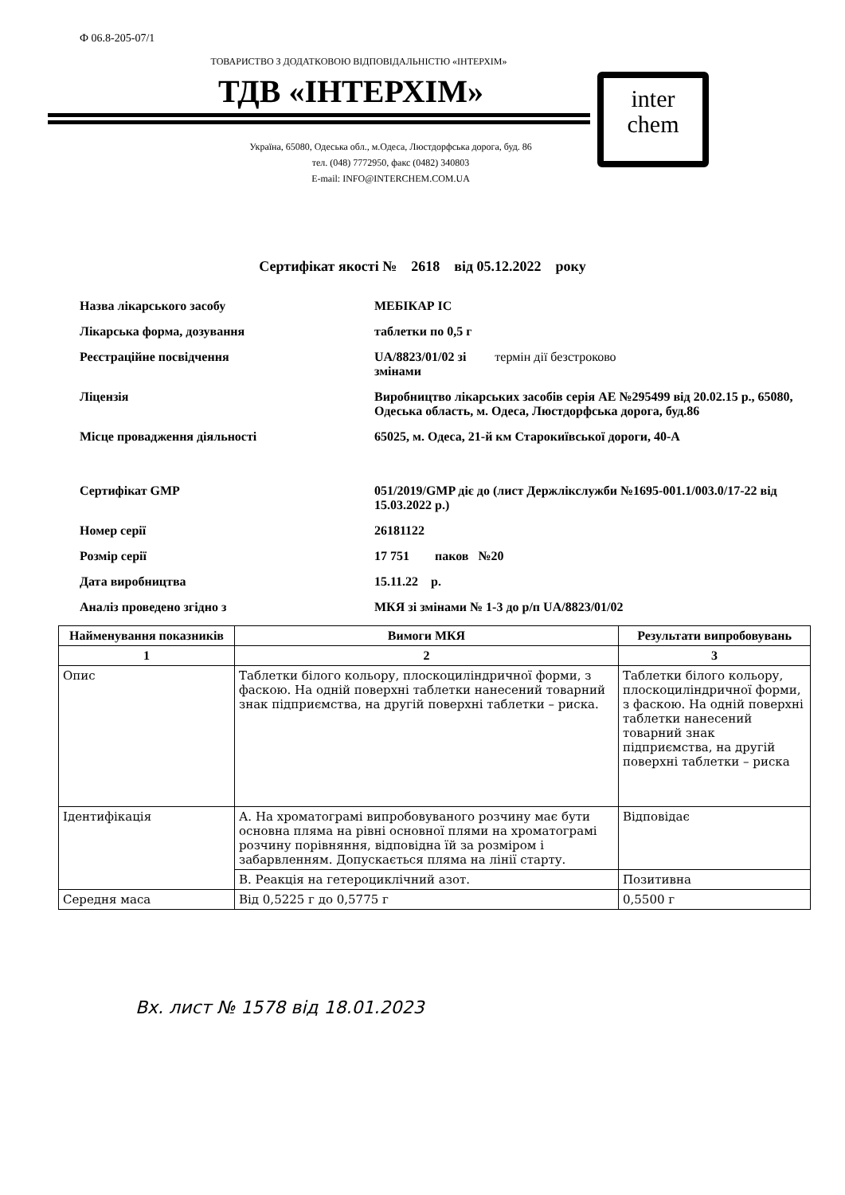Ф 06.8-205-07/1
ТОВАРИСТВО З ДОДАТКОВОЮ ВІДПОВІДАЛЬНІСТЮ «ІНТЕРХІМ»
ТДВ «ІНТЕРХІМ»
inter
chem
Україна, 65080, Одеська обл., м.Одеса, Люстдорфська дорога, буд. 86
тел. (048) 7772950, факс (0482) 340803
E-mail: INFO@INTERCHEM.COM.UA
Сертифікат якості № 2618 від 05.12.2022 року
Назва лікарського засобу МЕБІКАР ІС
Лікарська форма, дозування таблетки по 0,5 г
Реєстраційне посвідчення UA/8823/01/02 зі термін дії безстроково
змінами
Ліцензія Виробництво лікарських засобів серія АЕ №295499 від 20.02.15 р., 65080, Одеська область, м. Одеса, Люстдорфська дорога, буд.86
Місце провадження діяльності 65025, м. Одеса, 21-й км Старокиївської дороги, 40-А
Сертифікат GMP 051/2019/GMP діє до (лист Держлікслужби №1695-001.1/003.0/17-22 від 15.03.2022 р.)
Номер серії 26181122
Розмір серії 17 751 паков №20
Дата виробництва 15.11.22 р.
Аналіз проведено згідно з МКЯ зі змінами № 1-3 до р/п UA/8823/01/02
| Найменування показників | Вимоги МКЯ | Результати випробовувань |
| --- | --- | --- |
| 1 | 2 | 3 |
| Опис | Таблетки білого кольору, плоскоциліндричної форми, з фаскою. На одній поверхні таблетки нанесений товарний знак підприємства, на другій поверхні таблетки – риска. | Таблетки білого кольору, плоскоциліндричної форми, з фаскою. На одній поверхні таблетки нанесений товарний знак підприємства, на другій поверхні таблетки – риска |
| Ідентифікація | А. На хроматограмі випробовуваного розчину має бути основна пляма на рівні основної плями на хроматограмі розчину порівняння, відповідна їй за розміром і забарвленням. Допускається пляма на лінії старту. | Відповідає |
| | В. Реакція на гетероциклічний азот. | Позитивна |
| Середня маса | Від 0,5225 г до 0,5775 г | 0,5500 г |
Вх. лист № 1578 від 18.01.2023